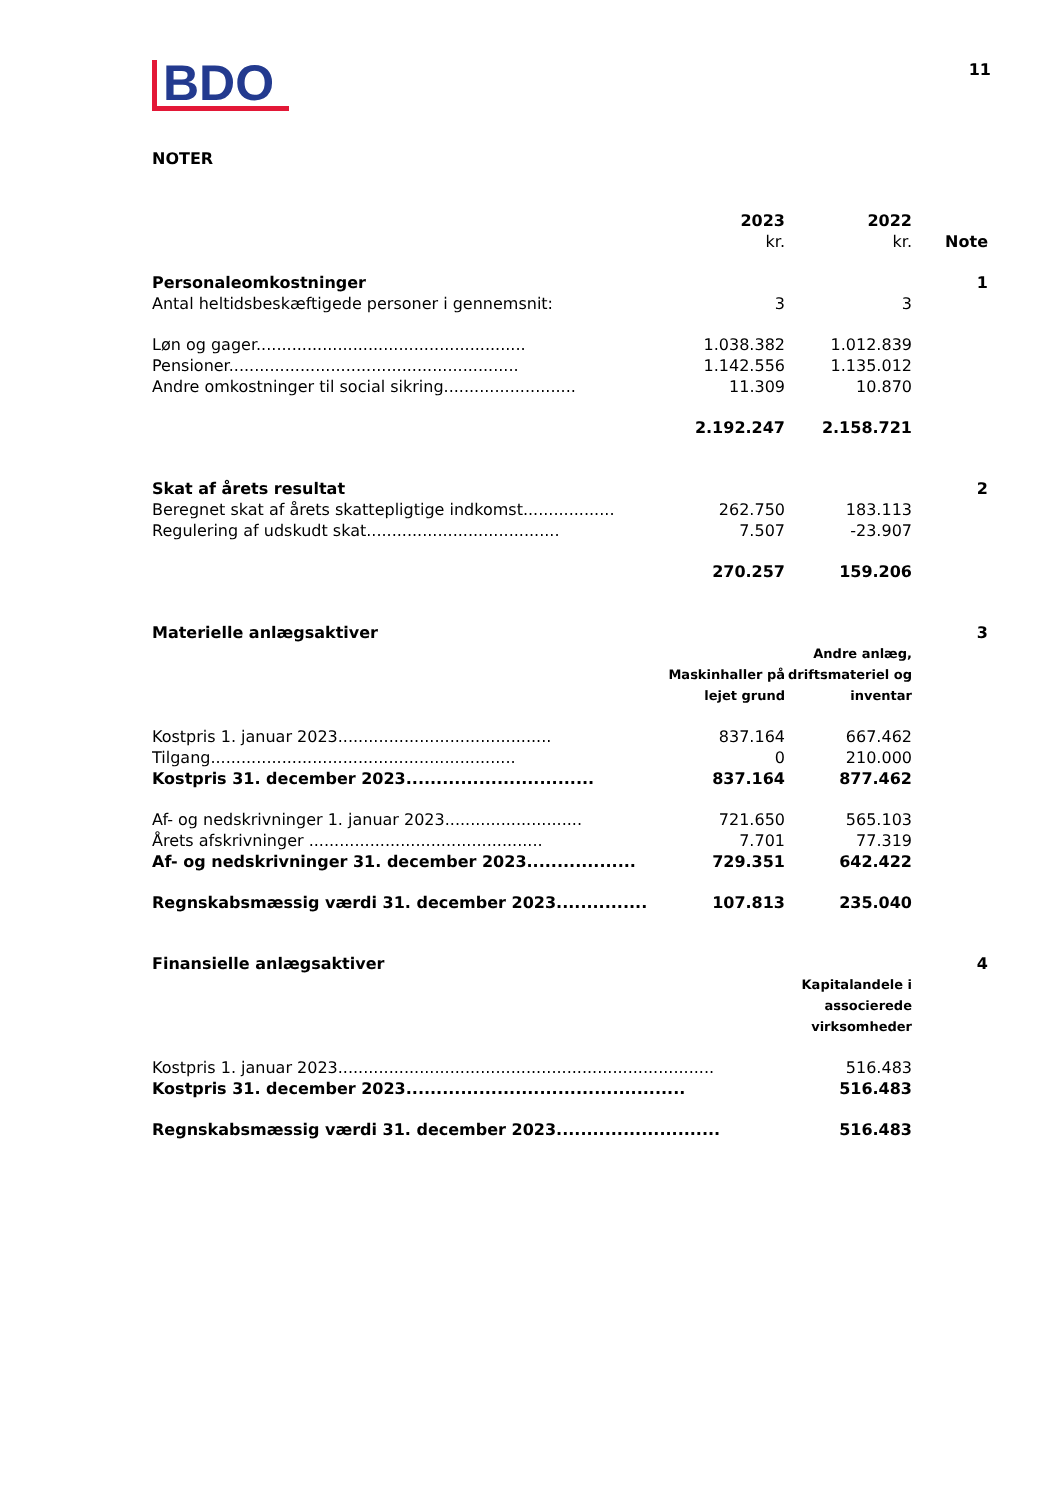BDO
11
NOTER
| | 2023 kr. | 2022 kr. | Note |
| --- | --- | --- | --- |
| Personaleomkostninger | | | 1 |
| Antal heltidsbeskæftigede personer i gennemsnit: | 3 | 3 | |
| Løn og gager..................................................... | 1.038.382 | 1.012.839 | |
| Pensioner......................................................... | 1.142.556 | 1.135.012 | |
| Andre omkostninger til social sikring.......................... | 11.309 | 10.870 | |
| | 2.192.247 | 2.158.721 | |
| Skat af årets resultat | | | 2 |
| Beregnet skat af årets skattepligtige indkomst.................. | 262.750 | 183.113 | |
| Regulering af udskudt skat...................................... | 7.507 | -23.907 | |
| | 270.257 | 159.206 | |
| Materielle anlægsaktiver | | | 3 |
| | Maskinhaller på lejet grund | Andre anlæg, driftsmateriel og inventar | |
| Kostpris 1. januar 2023.......................................... | 837.164 | 667.462 | |
| Tilgang............................................................ | 0 | 210.000 | |
| Kostpris 31. december 2023............................... | 837.164 | 877.462 | |
| Af- og nedskrivninger 1. januar 2023........................... | 721.650 | 565.103 | |
| Årets afskrivninger .............................................. | 7.701 | 77.319 | |
| Af- og nedskrivninger 31. december 2023.................. | 729.351 | 642.422 | |
| Regnskabsmæssig værdi 31. december 2023............... | 107.813 | 235.040 | |
| Finansielle anlægsaktiver | | | 4 |
| | | Kapitalandele i associerede virksomheder | |
| Kostpris 1. januar 2023.......................................................................... | | 516.483 | |
| Kostpris 31. december 2023.............................................. | | 516.483 | |
| Regnskabsmæssig værdi 31. december 2023........................... | | 516.483 | |